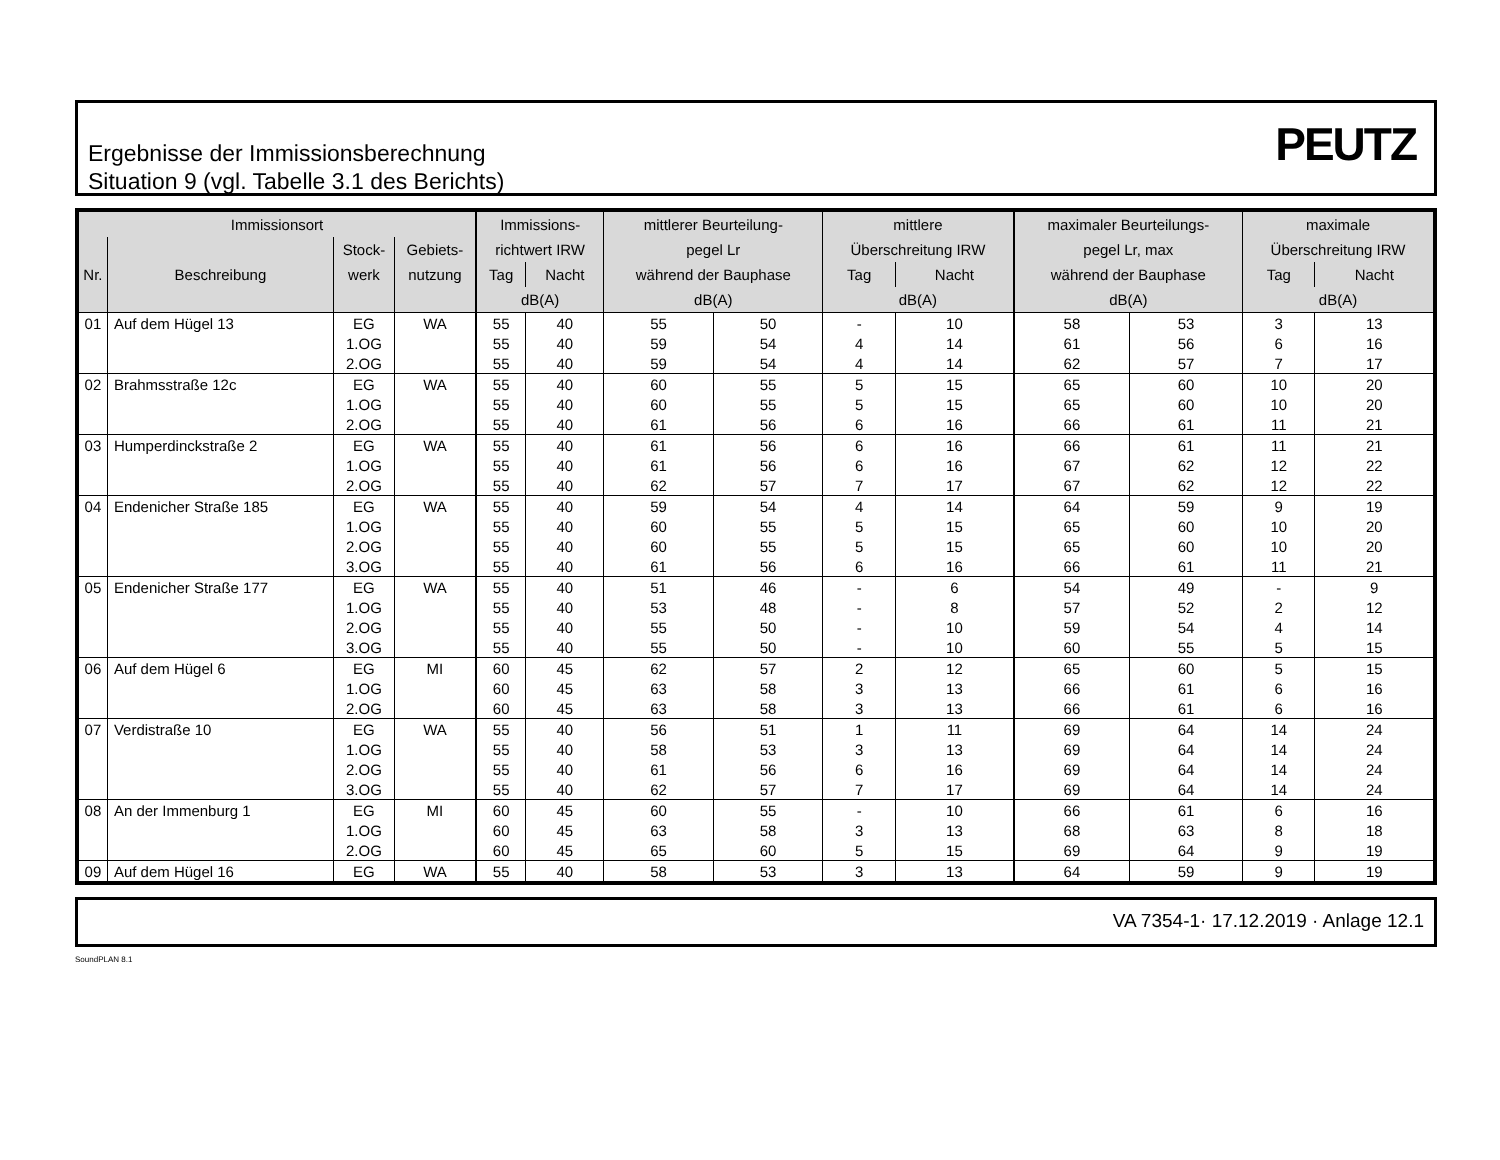Ergebnisse der Immissionsberechnung
Situation 9 (vgl. Tabelle 3.1 des Berichts)
PEUTZ
| Immissionsort | | | | Immissions- | | mittlerer Beurteilung- | | mittlere | | maximaler Beurteilungs- | | maximale | |
| --- | --- | --- | --- | --- | --- | --- | --- | --- | --- | --- | --- | --- | --- |
| | | Stock- | Gebiets- | richtwert IRW | | pegel Lr | | Überschreitung IRW | | pegel Lr, max | | Überschreitung IRW | |
| Nr. | Beschreibung | werk | nutzung | Tag | Nacht | während der Bauphase | | Tag | Nacht | während der Bauphase | | Tag | Nacht |
| | | | | dB(A) | | dB(A) | | dB(A) | | dB(A) | | dB(A) | |
| 01 | Auf dem Hügel 13 | EG | WA | 55 | 40 | 55 | 50 | - | 10 | 58 | 53 | 3 | 13 |
| | | 1.OG | | 55 | 40 | 59 | 54 | 4 | 14 | 61 | 56 | 6 | 16 |
| | | 2.OG | | 55 | 40 | 59 | 54 | 4 | 14 | 62 | 57 | 7 | 17 |
| 02 | Brahmsstraße 12c | EG | WA | 55 | 40 | 60 | 55 | 5 | 15 | 65 | 60 | 10 | 20 |
| | | 1.OG | | 55 | 40 | 60 | 55 | 5 | 15 | 65 | 60 | 10 | 20 |
| | | 2.OG | | 55 | 40 | 61 | 56 | 6 | 16 | 66 | 61 | 11 | 21 |
| 03 | Humperdinckstraße 2 | EG | WA | 55 | 40 | 61 | 56 | 6 | 16 | 66 | 61 | 11 | 21 |
| | | 1.OG | | 55 | 40 | 61 | 56 | 6 | 16 | 67 | 62 | 12 | 22 |
| | | 2.OG | | 55 | 40 | 62 | 57 | 7 | 17 | 67 | 62 | 12 | 22 |
| 04 | Endenicher Straße 185 | EG | WA | 55 | 40 | 59 | 54 | 4 | 14 | 64 | 59 | 9 | 19 |
| | | 1.OG | | 55 | 40 | 60 | 55 | 5 | 15 | 65 | 60 | 10 | 20 |
| | | 2.OG | | 55 | 40 | 60 | 55 | 5 | 15 | 65 | 60 | 10 | 20 |
| | | 3.OG | | 55 | 40 | 61 | 56 | 6 | 16 | 66 | 61 | 11 | 21 |
| 05 | Endenicher Straße 177 | EG | WA | 55 | 40 | 51 | 46 | - | 6 | 54 | 49 | - | 9 |
| | | 1.OG | | 55 | 40 | 53 | 48 | - | 8 | 57 | 52 | 2 | 12 |
| | | 2.OG | | 55 | 40 | 55 | 50 | - | 10 | 59 | 54 | 4 | 14 |
| | | 3.OG | | 55 | 40 | 55 | 50 | - | 10 | 60 | 55 | 5 | 15 |
| 06 | Auf dem Hügel 6 | EG | MI | 60 | 45 | 62 | 57 | 2 | 12 | 65 | 60 | 5 | 15 |
| | | 1.OG | | 60 | 45 | 63 | 58 | 3 | 13 | 66 | 61 | 6 | 16 |
| | | 2.OG | | 60 | 45 | 63 | 58 | 3 | 13 | 66 | 61 | 6 | 16 |
| 07 | Verdistraße 10 | EG | WA | 55 | 40 | 56 | 51 | 1 | 11 | 69 | 64 | 14 | 24 |
| | | 1.OG | | 55 | 40 | 58 | 53 | 3 | 13 | 69 | 64 | 14 | 24 |
| | | 2.OG | | 55 | 40 | 61 | 56 | 6 | 16 | 69 | 64 | 14 | 24 |
| | | 3.OG | | 55 | 40 | 62 | 57 | 7 | 17 | 69 | 64 | 14 | 24 |
| 08 | An der Immenburg 1 | EG | MI | 60 | 45 | 60 | 55 | - | 10 | 66 | 61 | 6 | 16 |
| | | 1.OG | | 60 | 45 | 63 | 58 | 3 | 13 | 68 | 63 | 8 | 18 |
| | | 2.OG | | 60 | 45 | 65 | 60 | 5 | 15 | 69 | 64 | 9 | 19 |
| 09 | Auf dem Hügel 16 | EG | WA | 55 | 40 | 58 | 53 | 3 | 13 | 64 | 59 | 9 | 19 |
VA 7354-1· 17.12.2019 · Anlage 12.1
SoundPLAN 8.1